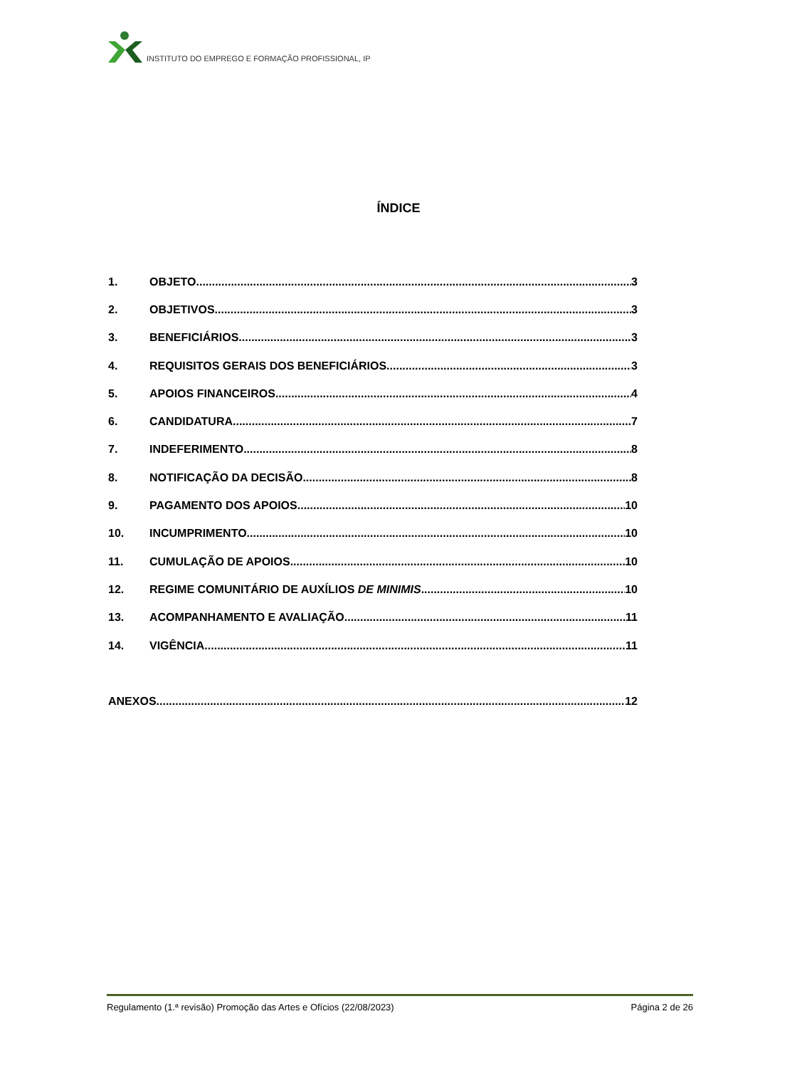INSTITUTO DO EMPREGO E FORMAÇÃO PROFISSIONAL, IP
ÍNDICE
1. OBJETO 3
2. OBJETIVOS 3
3. BENEFICIÁRIOS 3
4. REQUISITOS GERAIS DOS BENEFICIÁRIOS 3
5. APOIOS FINANCEIROS 4
6. CANDIDATURA 7
7. INDEFERIMENTO 8
8. NOTIFICAÇÃO DA DECISÃO 8
9. PAGAMENTO DOS APOIOS 10
10. INCUMPRIMENTO 10
11. CUMULAÇÃO DE APOIOS 10
12. REGIME COMUNITÁRIO DE AUXÍLIOS DE MINIMIS 10
13. ACOMPANHAMENTO E AVALIAÇÃO 11
14. VIGÊNCIA 11
ANEXOS 12
Regulamento (1.ª revisão) Promoção das Artes e Ofícios (22/08/2023) Página 2 de 26